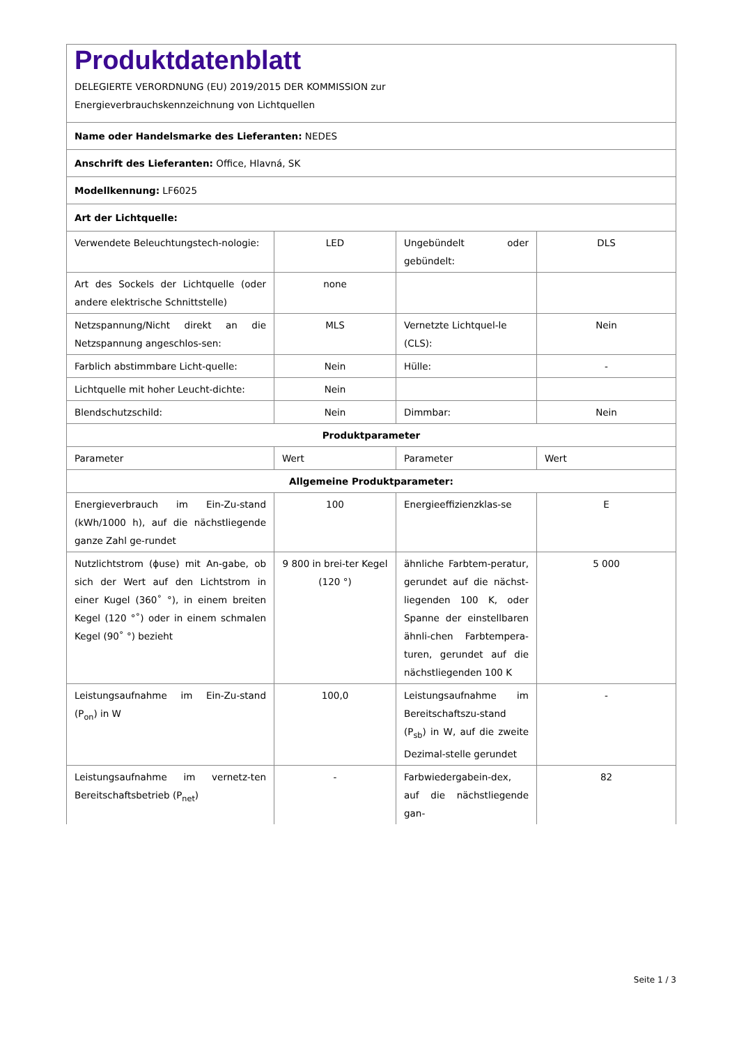| Produktdatenblatt DELEGIERTE VERORDNUNG (EU) 2019/2015 DER KOMMISSION zur Energieverbrauchskennzeichnung von Lichtquellen | | | |
| Name oder Handelsmarke des Lieferanten: NEDES | | | |
| Anschrift des Lieferanten: Office, Hlavná, SK | | | |
| Modellkennung: LF6025 | | | |
| Art der Lichtquelle: | | | |
| Verwendete Beleuchtungstech-nologie: | LED | Ungebündelt oder gebündelt: | DLS |
| Art des Sockels der Lichtquelle (oder andere elektrische Schnittstelle) | none | | |
| Netzspannung/Nicht direkt an die Netzspannung angeschlos-sen: | MLS | Vernetzte Lichtquel-le (CLS): | Nein |
| Farblich abstimmbare Licht-quelle: | Nein | Hülle: | - |
| Lichtquelle mit hoher Leucht-dichte: | Nein | | |
| Blendschutzschild: | Nein | Dimmbar: | Nein |
| Produktparameter | | | |
| Parameter | Wert | Parameter | Wert |
| Allgemeine Produktparameter: | | | |
| Energieverbrauch im Ein-Zu-stand (kWh/1000 h), auf die nächstliegende ganze Zahl ge-rundet | 100 | Energieeffizienzklas-se | E |
| Nutzlichtstrom (ϕuse) mit An-gabe, ob sich der Wert auf den Lichtstrom in einer Kugel (360˚ °), in einem breiten Kegel (120 °˚) oder in einem schmalen Kegel (90˚ °) bezieht | 9 800 in brei-ter Kegel (120 °) | ähnliche Farbtem-peratur, gerundet auf die nächst-liegenden 100 K, oder Spanne der einstellbaren ähnli-chen Farbtempera-turen, gerundet auf die nächstliegenden 100 K | 5 000 |
| Leistungsaufnahme im Ein-Zu-stand (P<sub>on</sub>) in W | 100,0 | Leistungsaufnahme im Bereitschaftszu-stand (P<sub>sb</sub>) in W, auf die zweite Dezimal-stelle gerundet | - |
| Leistungsaufnahme im vernetz-ten Bereitschaftsbetrieb (P<sub>net</sub>) | - | Farbwiedergabein-dex, auf die nächstliegende gan- | 82 |
Seite 1 / 3